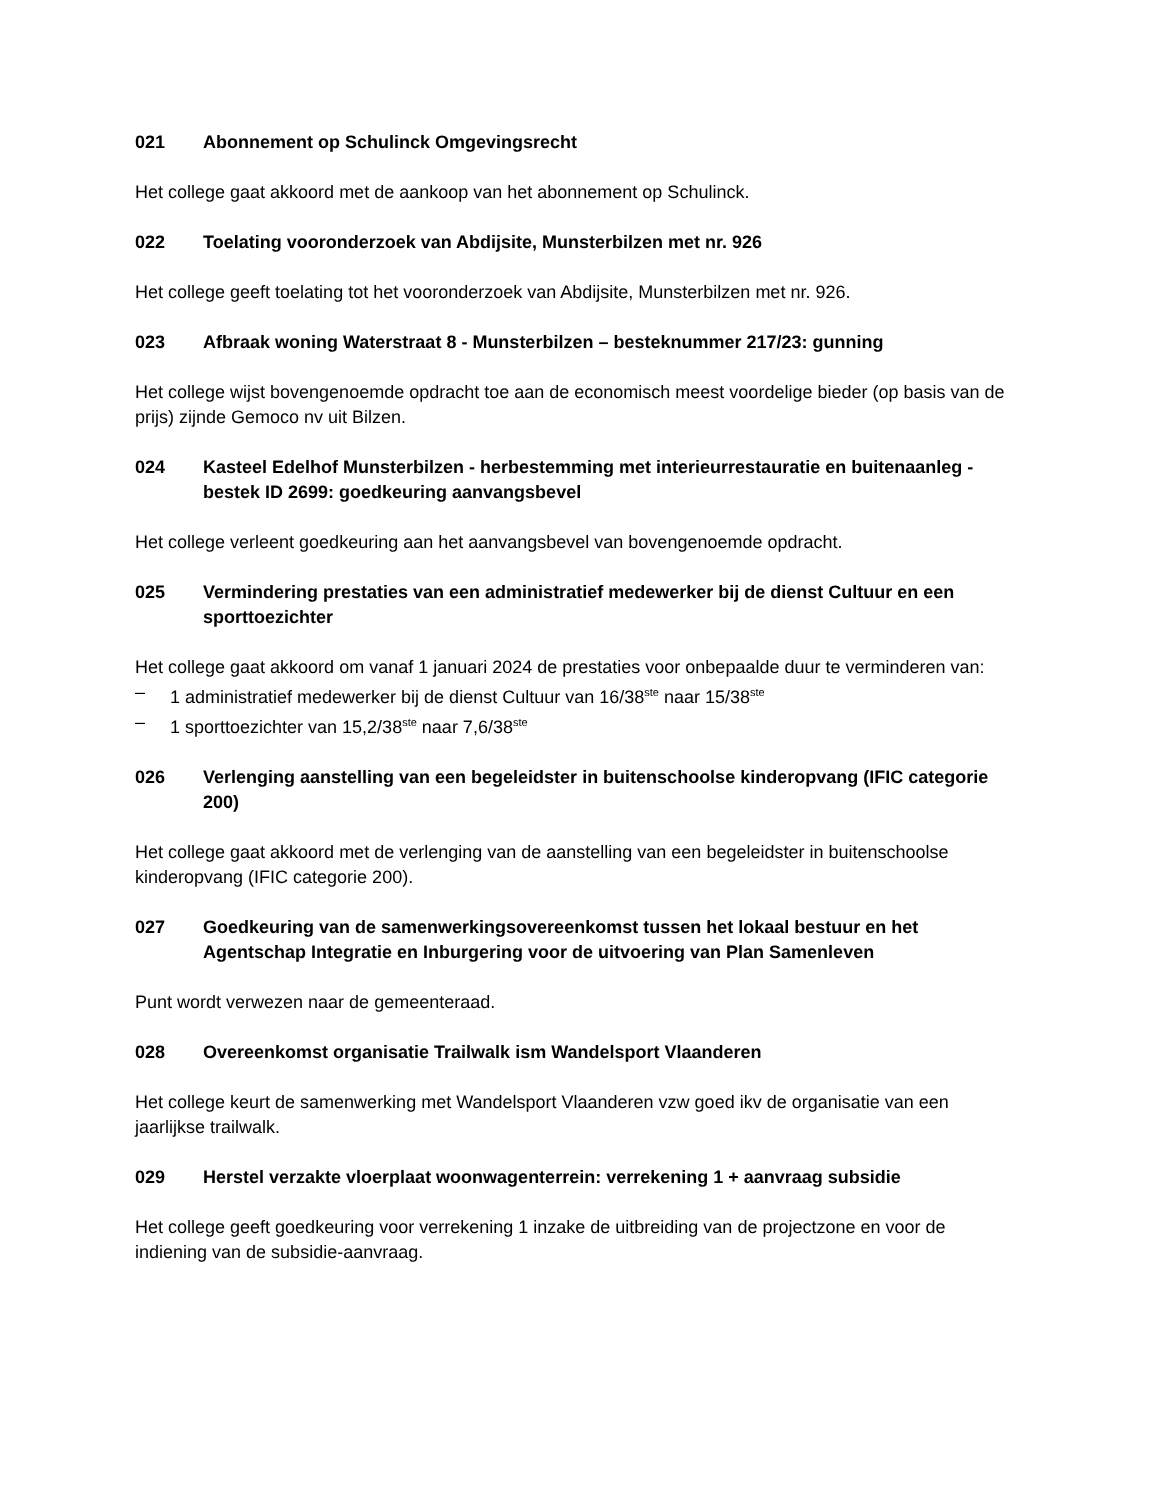021 Abonnement op Schulinck Omgevingsrecht
Het college gaat akkoord met de aankoop van het abonnement op Schulinck.
022 Toelating vooronderzoek van Abdijsite, Munsterbilzen met nr. 926
Het college geeft toelating tot het vooronderzoek van Abdijsite, Munsterbilzen met nr. 926.
023 Afbraak woning Waterstraat 8 - Munsterbilzen – besteknummer 217/23: gunning
Het college wijst bovengenoemde opdracht toe aan de economisch meest voordelige bieder (op basis van de prijs) zijnde Gemoco nv uit Bilzen.
024 Kasteel Edelhof Munsterbilzen - herbestemming met interieurrestauratie en buitenaanleg - bestek ID 2699: goedkeuring aanvangsbevel
Het college verleent goedkeuring aan het aanvangsbevel van bovengenoemde opdracht.
025 Vermindering prestaties van een administratief medewerker bij de dienst Cultuur en een sporttoezichter
Het college gaat akkoord om vanaf 1 januari 2024 de prestaties voor onbepaalde duur te verminderen van:
– 1 administratief medewerker bij de dienst Cultuur van 16/38<sup>ste</sup> naar 15/38<sup>ste</sup>
– 1 sporttoezichter van 15,2/38<sup>ste</sup> naar 7,6/38<sup>ste</sup>
026 Verlenging aanstelling van een begeleidster in buitenschoolse kinderopvang (IFIC categorie 200)
Het college gaat akkoord met de verlenging van de aanstelling van een begeleidster in buitenschoolse kinderopvang (IFIC categorie 200).
027 Goedkeuring van de samenwerkingsovereenkomst tussen het lokaal bestuur en het Agentschap Integratie en Inburgering voor de uitvoering van Plan Samenleven
Punt wordt verwezen naar de gemeenteraad.
028 Overeenkomst organisatie Trailwalk ism Wandelsport Vlaanderen
Het college keurt de samenwerking met Wandelsport Vlaanderen vzw goed ikv de organisatie van een jaarlijkse trailwalk.
029 Herstel verzakte vloerplaat woonwagenterrein: verrekening 1 + aanvraag subsidie
Het college geeft goedkeuring voor verrekening 1 inzake de uitbreiding van de projectzone en voor de indiening van de subsidie-aanvraag.